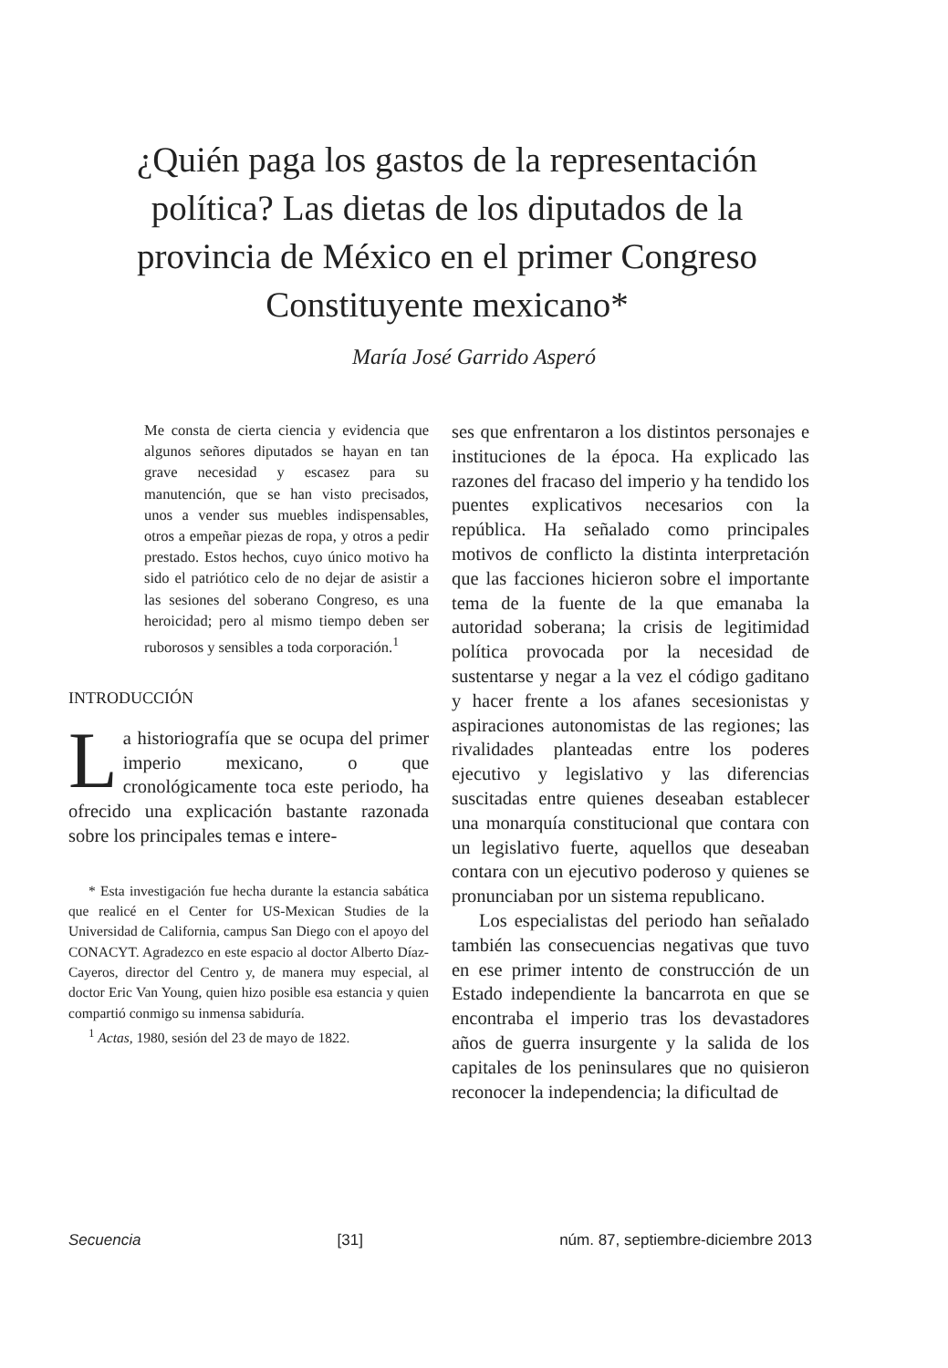¿Quién paga los gastos de la representación política? Las dietas de los diputados de la provincia de México en el primer Congreso Constituyente mexicano*
María José Garrido Asperó
Me consta de cierta ciencia y evidencia que algunos señores diputados se hayan en tan grave necesidad y escasez para su manutención, que se han visto precisados, unos a vender sus muebles indispensables, otros a empeñar piezas de ropa, y otros a pedir prestado. Estos hechos, cuyo único motivo ha sido el patriótico celo de no dejar de asistir a las sesiones del soberano Congreso, es una heroicidad; pero al mismo tiempo deben ser ruborosos y sensibles a toda corporación.<sup>1</sup>
INTRODUCCIÓN
La historiografía que se ocupa del primer imperio mexicano, o que cronológicamente toca este periodo, ha ofrecido una explicación bastante razonada sobre los principales temas e intere-
* Esta investigación fue hecha durante la estancia sabática que realicé en el Center for US-Mexican Studies de la Universidad de California, campus San Diego con el apoyo del CONACYT. Agradezco en este espacio al doctor Alberto Díaz-Cayeros, director del Centro y, de manera muy especial, al doctor Eric Van Young, quien hizo posible esa estancia y quien compartió conmigo su inmensa sabiduría.
<sup>1</sup> Actas, 1980, sesión del 23 de mayo de 1822.
ses que enfrentaron a los distintos personajes e instituciones de la época. Ha explicado las razones del fracaso del imperio y ha tendido los puentes explicativos necesarios con la república. Ha señalado como principales motivos de conflicto la distinta interpretación que las facciones hicieron sobre el importante tema de la fuente de la que emanaba la autoridad soberana; la crisis de legitimidad política provocada por la necesidad de sustentarse y negar a la vez el código gaditano y hacer frente a los afanes secesionistas y aspiraciones autonomistas de las regiones; las rivalidades planteadas entre los poderes ejecutivo y legislativo y las diferencias suscitadas entre quienes deseaban establecer una monarquía constitucional que contara con un legislativo fuerte, aquellos que deseaban contara con un ejecutivo poderoso y quienes se pronunciaban por un sistema republicano.
Los especialistas del periodo han señalado también las consecuencias negativas que tuvo en ese primer intento de construcción de un Estado independiente la bancarrota en que se encontraba el imperio tras los devastadores años de guerra insurgente y la salida de los capitales de los peninsulares que no quisieron reconocer la independencia; la dificultad de
Secuencia [31] núm. 87, septiembre-diciembre 2013